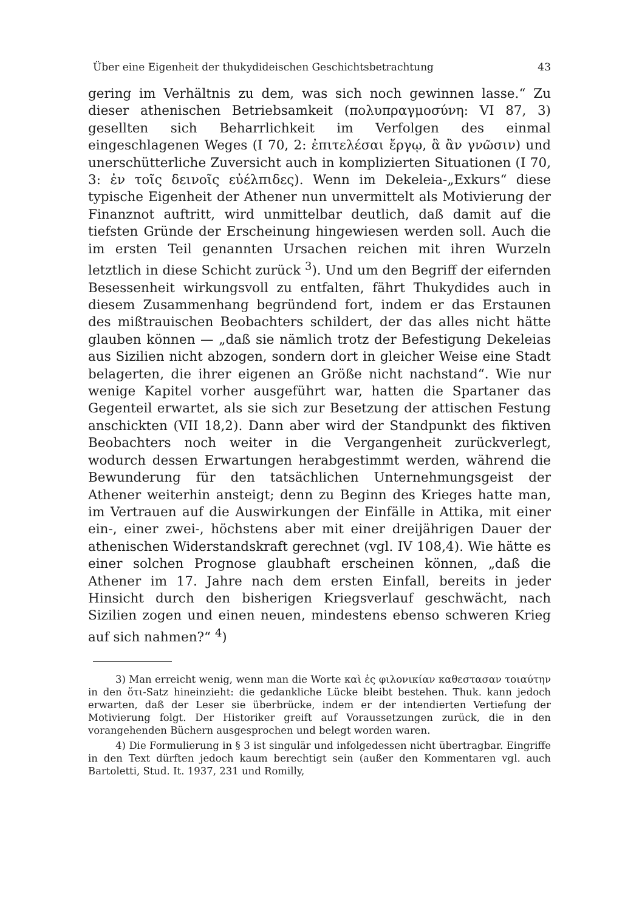Über eine Eigenheit der thukydideischen Geschichtsbetrachtung 43
gering im Verhältnis zu dem, was sich noch gewinnen lasse.“ Zu dieser athenischen Betriebsamkeit (πολυπραγμοσύνη: VI 87, 3) gesellten sich Beharrlichkeit im Verfolgen des einmal eingeschlagenen Weges (I 70, 2: ἐπιτελέσαι ἔργῳ, ἃ ἂν γνῶσιν) und unerschütterliche Zuversicht auch in komplizierten Situationen (I 70, 3: ἐν τοῖς δεινοῖς εὐέλπιδες). Wenn im Dekeleia-„Exkurs“ diese typische Eigenheit der Athener nun unvermittelt als Motivierung der Finanznot auftritt, wird unmittelbar deutlich, daß damit auf die tiefsten Gründe der Erscheinung hingewiesen werden soll. Auch die im ersten Teil genannten Ursachen reichen mit ihren Wurzeln letztlich in diese Schicht zurück <sup>3</sup>). Und um den Begriff der eifernden Besessenheit wirkungsvoll zu entfalten, fährt Thukydides auch in diesem Zusammenhang begründend fort, indem er das Erstaunen des mißtrauischen Beobachters schildert, der das alles nicht hätte glauben können — „daß sie nämlich trotz der Befestigung Dekeleias aus Sizilien nicht abzogen, sondern dort in gleicher Weise eine Stadt belagerten, die ihrer eigenen an Größe nicht nachstand“. Wie nur wenige Kapitel vorher ausgeführt war, hatten die Spartaner das Gegenteil erwartet, als sie sich zur Besetzung der attischen Festung anschickten (VII 18,2). Dann aber wird der Standpunkt des fiktiven Beobachters noch weiter in die Vergangenheit zurückverlegt, wodurch dessen Erwartungen herabgestimmt werden, während die Bewunderung für den tatsächlichen Unternehmungsgeist der Athener weiterhin ansteigt; denn zu Beginn des Krieges hatte man, im Vertrauen auf die Auswirkungen der Einfälle in Attika, mit einer ein-, einer zwei-, höchstens aber mit einer dreijährigen Dauer der athenischen Widerstandskraft gerechnet (vgl. IV 108,4). Wie hätte es einer solchen Prognose glaubhaft erscheinen können, „daß die Athener im 17. Jahre nach dem ersten Einfall, bereits in jeder Hinsicht durch den bisherigen Kriegsverlauf geschwächt, nach Sizilien zogen und einen neuen, mindestens ebenso schweren Krieg auf sich nahmen?“ <sup>4</sup>)
3) Man erreicht wenig, wenn man die Worte καὶ ἐς φιλονικίαν καθεστασαν τοιαύτην in den ὅτι-Satz hineinzieht: die gedankliche Lücke bleibt bestehen. Thuk. kann jedoch erwarten, daß der Leser sie überbrücke, indem er der intendierten Vertiefung der Motivierung folgt. Der Historiker greift auf Voraussetzungen zurück, die in den vorangehenden Büchern ausgesprochen und belegt worden waren.
4) Die Formulierung in § 3 ist singulär und infolgedessen nicht übertragbar. Eingriffe in den Text dürften jedoch kaum berechtigt sein (außer den Kommentaren vgl. auch Bartoletti, Stud. It. 1937, 231 und Romilly,